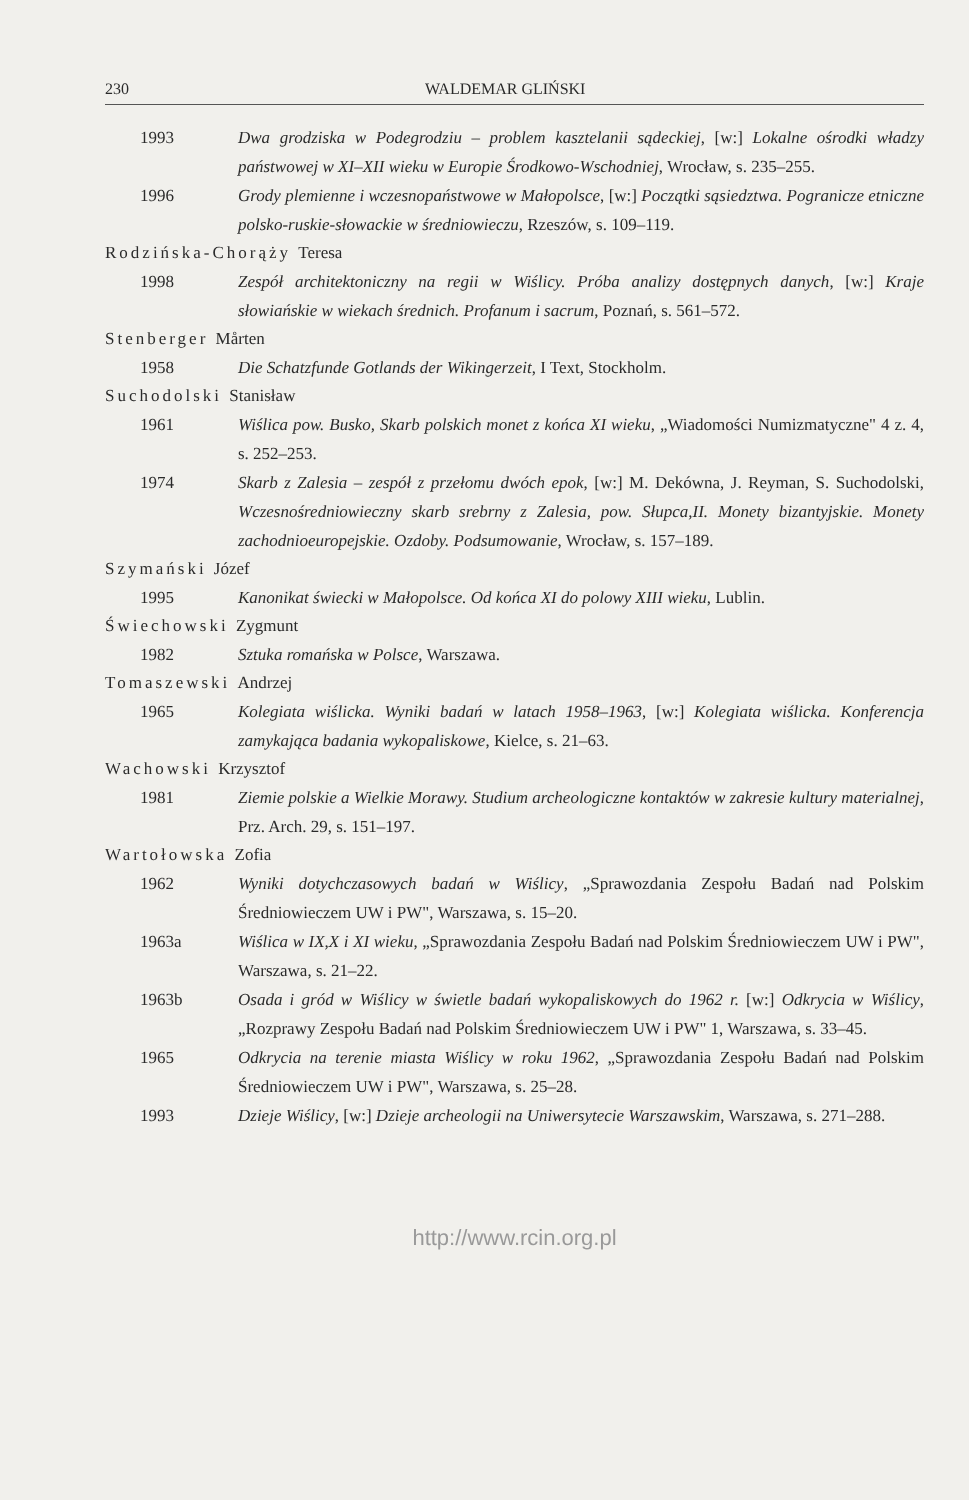230 WALDEMAR GLIŃSKI
1993 Dwa grodziska w Podegrodziu – problem kasztelanii sądeckiej, [w:] Lokalne ośrodki władzy państwowej w XI–XII wieku w Europie Środkowo-Wschodniej, Wrocław, s. 235–255.
1996 Grody plemienne i wczesnopaństwowe w Małopolsce, [w:] Początki sąsiedztwa. Pogranicze etniczne polsko-ruskie-słowackie w średniowieczu, Rzeszów, s. 109–119.
Rodzińska-Chorąży Teresa
1998 Zespół architektoniczny na regii w Wiślicy. Próba analizy dostępnych danych, [w:] Kraje słowiańskie w wiekach średnich. Profanum i sacrum, Poznań, s. 561–572.
Stenberger Mårten
1958 Die Schatzfunde Gotlands der Wikingerzeit, I Text, Stockholm.
Suchodolski Stanisław
1961 Wiślica pow. Busko, Skarb polskich monet z końca XI wieku, „Wiadomości Numizmatyczne" 4 z. 4, s. 252–253.
1974 Skarb z Zalesia – zespół z przełomu dwóch epok, [w:] M. Dekówna, J. Reyman, S. Suchodolski, Wczesnośredniowieczny skarb srebrny z Zalesia, pow. Słupca,II. Monety bizantyjskie. Monety zachodnioeuropejskie. Ozdoby. Podsumowanie, Wrocław, s. 157–189.
Szymański Józef
1995 Kanonikat świecki w Małopolsce. Od końca XI do polowy XIII wieku, Lublin.
Świechowski Zygmunt
1982 Sztuka romańska w Polsce, Warszawa.
Tomaszewski Andrzej
1965 Kolegiata wiślicka. Wyniki badań w latach 1958–1963, [w:] Kolegiata wiślicka. Konferencja zamykająca badania wykopaliskowe, Kielce, s. 21–63.
Wachowski Krzysztof
1981 Ziemie polskie a Wielkie Morawy. Studium archeologiczne kontaktów w zakresie kultury materialnej, Prz. Arch. 29, s. 151–197.
Wartołowska Zofia
1962 Wyniki dotychczasowych badań w Wiślicy, „Sprawozdania Zespołu Badań nad Polskim Średniowieczem UW i PW", Warszawa, s. 15–20.
1963a Wiślica w IX,X i XI wieku, „Sprawozdania Zespołu Badań nad Polskim Średniowieczem UW i PW", Warszawa, s. 21–22.
1963b Osada i gród w Wiślicy w świetle badań wykopaliskowych do 1962 r. [w:] Odkrycia w Wiślicy, „Rozprawy Zespołu Badań nad Polskim Średniowieczem UW i PW" 1, Warszawa, s. 33–45.
1965 Odkrycia na terenie miasta Wiślicy w roku 1962, „Sprawozdania Zespołu Badań nad Polskim Średniowieczem UW i PW", Warszawa, s. 25–28.
1993 Dzieje Wiślicy, [w:] Dzieje archeologii na Uniwersytecie Warszawskim, Warszawa, s. 271–288.
http://www.rcin.org.pl